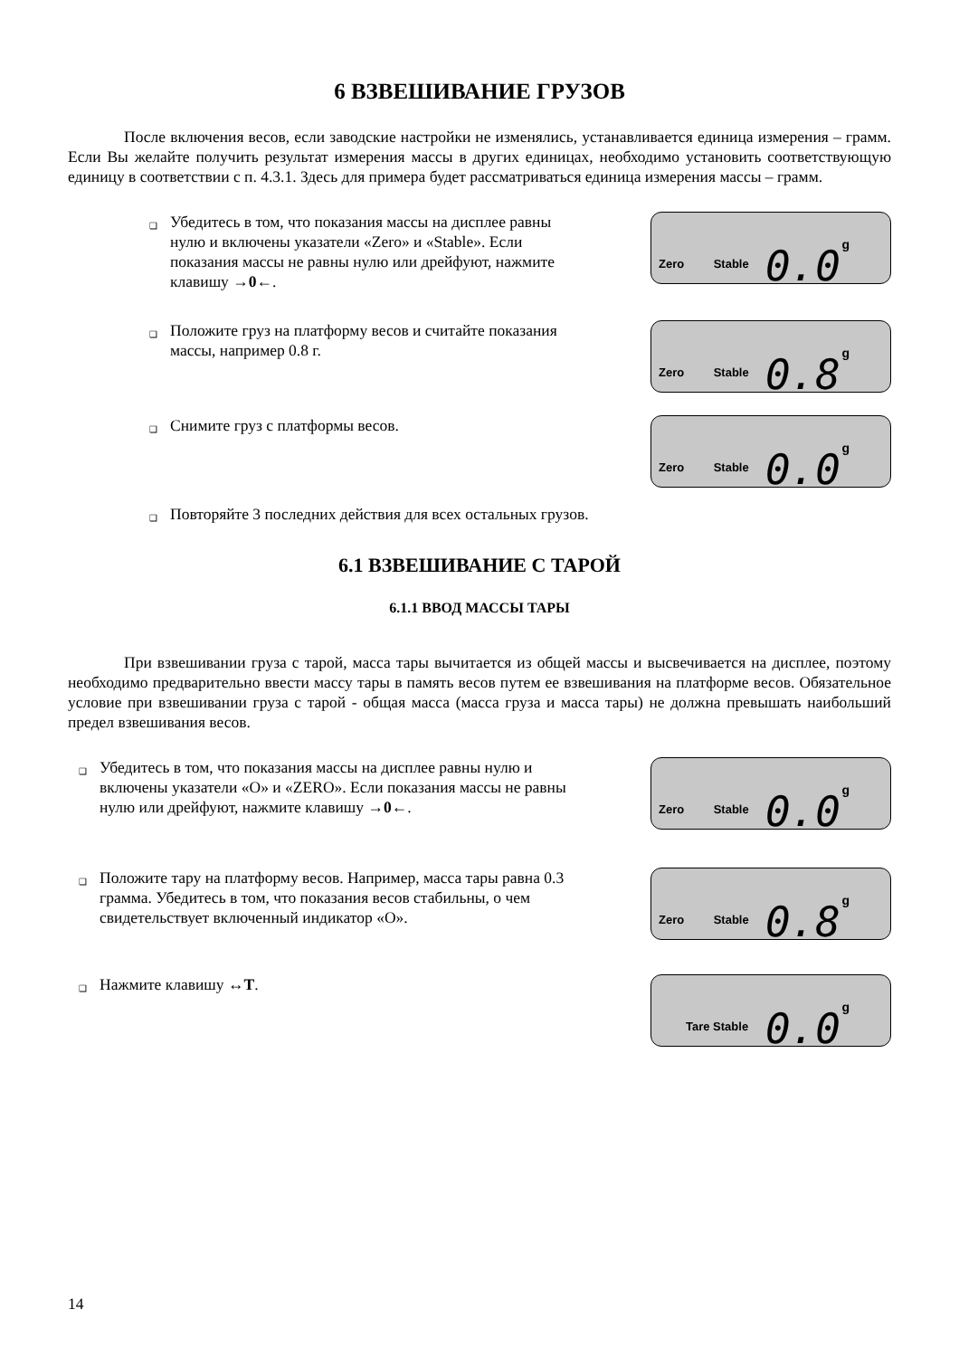6 ВЗВЕШИВАНИЕ ГРУЗОВ
После включения весов, если заводские настройки не изменялись, устанавливается единица измерения – грамм. Если Вы желайте получить результат измерения массы в других единицах, необходимо установить соответствующую единицу в соответствии с п. 4.3.1. Здесь для примера будет рассматриваться единица измерения массы – грамм.
❑ Убедитесь в том, что показания массы на дисплее равны нулю и включены указатели «Zero» и «Stable». Если показания массы не равны нулю или дрейфуют, нажмите клавишу →0←.
Zero Stable 0.0 g
❑ Положите груз на платформу весов и считайте показания массы, например 0.8 г.
Zero Stable 0.8 g
❑ Снимите груз с платформы весов.
Zero Stable 0.0 g
❑ Повторяйте 3 последних действия для всех остальных грузов.
6.1 ВЗВЕШИВАНИЕ С ТАРОЙ
6.1.1 ВВОД МАССЫ ТАРЫ
При взвешивании груза с тарой, масса тары вычитается из общей массы и высвечивается на дисплее, поэтому необходимо предварительно ввести массу тары в память весов путем ее взвешивания на платформе весов. Обязательное условие при взвешивании груза с тарой - общая масса (масса груза и масса тары) не должна превышать наибольший предел взвешивания весов.
❑ Убедитесь в том, что показания массы на дисплее равны нулю и включены указатели «O» и «ZERO». Если показания массы не равны нулю или дрейфуют, нажмите клавишу →0←.
Zero Stable 0.0 g
❑ Положите тару на платформу весов. Например, масса тары равна 0.3 грамма. Убедитесь в том, что показания весов стабильны, о чем свидетельствует включенный индикатор «O».
Zero Stable 0.8 g
❑ Нажмите клавишу ↔T.
Tare Stable 0.0 g
14